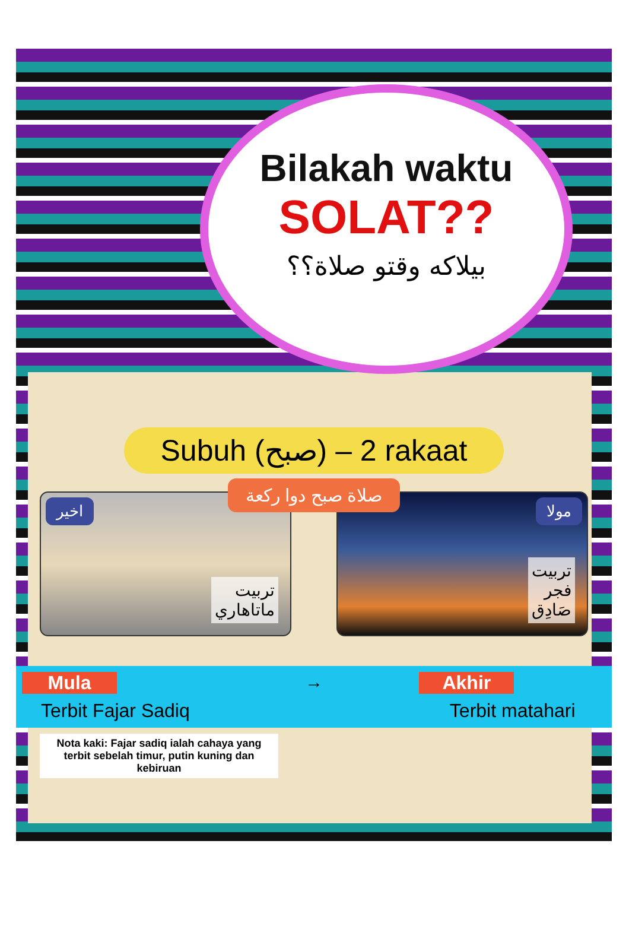Bilakah waktu
SOLAT??
بيلاكه وقتو صلاة؟؟
Subuh (صبح) – 2 rakaat
اخير
تربيت
ماتاهاري
مولا
تربيت
فجر
صَادِق
صلاة صبح دوا ركعة
Mula
Terbit Fajar Sadiq
→ Akhir
Terbit matahari
Nota kaki: Fajar sadiq ialah cahaya yang terbit sebelah timur, putin kuning dan kebiruan